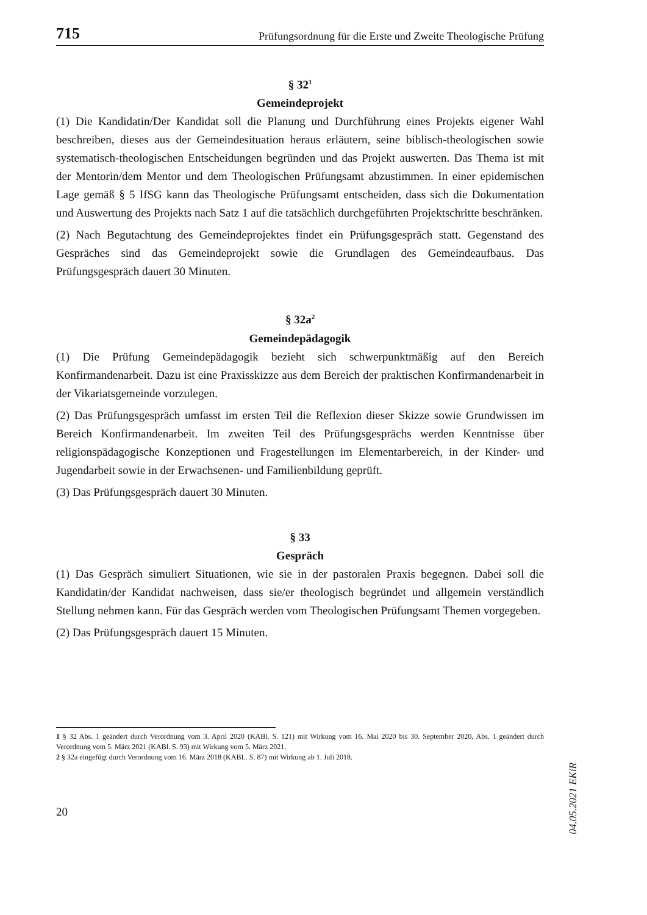715 Prüfungsordnung für die Erste und Zweite Theologische Prüfung
§ 32<sup>1</sup>
Gemeindeprojekt
(1) Die Kandidatin/Der Kandidat soll die Planung und Durchführung eines Projekts eigener Wahl beschreiben, dieses aus der Gemeindesituation heraus erläutern, seine biblisch-theologischen sowie systematisch-theologischen Entscheidungen begründen und das Projekt auswerten. Das Thema ist mit der Mentorin/dem Mentor und dem Theologischen Prüfungsamt abzustimmen. In einer epidemischen Lage gemäß § 5 IfSG kann das Theologische Prüfungsamt entscheiden, dass sich die Dokumentation und Auswertung des Projekts nach Satz 1 auf die tatsächlich durchgeführten Projektschritte beschränken.
(2) Nach Begutachtung des Gemeindeprojektes findet ein Prüfungsgespräch statt. Gegenstand des Gespräches sind das Gemeindeprojekt sowie die Grundlagen des Gemeindeaufbaus. Das Prüfungsgespräch dauert 30 Minuten.
§ 32a<sup>2</sup>
Gemeindepädagogik
(1) Die Prüfung Gemeindepädagogik bezieht sich schwerpunktmäßig auf den Bereich Konfirmandenarbeit. Dazu ist eine Praxisskizze aus dem Bereich der praktischen Konfirmandenarbeit in der Vikariatsgemeinde vorzulegen.
(2) Das Prüfungsgespräch umfasst im ersten Teil die Reflexion dieser Skizze sowie Grundwissen im Bereich Konfirmandenarbeit. Im zweiten Teil des Prüfungsgesprächs werden Kenntnisse über religionspädagogische Konzeptionen und Fragestellungen im Elementarbereich, in der Kinder- und Jugendarbeit sowie in der Erwachsenen- und Familienbildung geprüft.
(3) Das Prüfungsgespräch dauert 30 Minuten.
§ 33
Gespräch
(1) Das Gespräch simuliert Situationen, wie sie in der pastoralen Praxis begegnen. Dabei soll die Kandidatin/der Kandidat nachweisen, dass sie/er theologisch begründet und allgemein verständlich Stellung nehmen kann. Für das Gespräch werden vom Theologischen Prüfungsamt Themen vorgegeben.
(2) Das Prüfungsgespräch dauert 15 Minuten.
1 § 32 Abs. 1 geändert durch Verordnung vom 3. April 2020 (KABl. S. 121) mit Wirkung vom 16. Mai 2020 bis 30. September 2020, Abs. 1 geändert durch Verordnung vom 5. März 2021 (KABl. S. 93) mit Wirkung vom 5. März 2021.
2 § 32a eingefügt durch Verordnung vom 16. März 2018 (KABL. S. 87) mit Wirkung ab 1. Juli 2018.
20
04.05.2021 EKiR